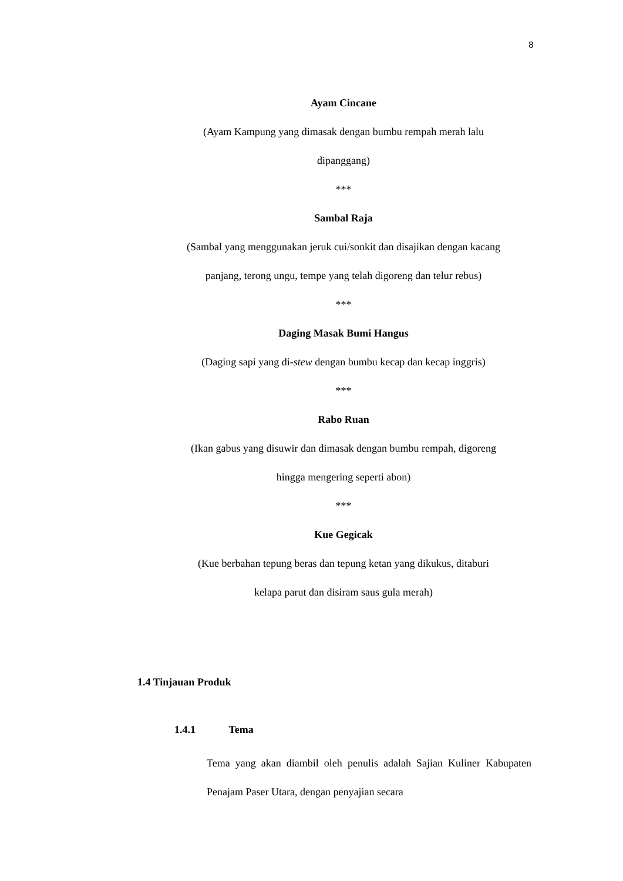8
Ayam Cincane
(Ayam Kampung yang dimasak dengan bumbu rempah merah lalu
dipanggang)
***
Sambal Raja
(Sambal yang menggunakan jeruk cui/sonkit dan disajikan dengan kacang
panjang, terong ungu, tempe yang telah digoreng dan telur rebus)
***
Daging Masak Bumi Hangus
(Daging sapi yang di-stew dengan bumbu kecap dan kecap inggris)
***
Rabo Ruan
(Ikan gabus yang disuwir dan dimasak dengan bumbu rempah, digoreng
hingga mengering seperti abon)
***
Kue Gegicak
(Kue berbahan tepung beras dan tepung ketan yang dikukus, ditaburi
kelapa parut dan disiram saus gula merah)
1.4 Tinjauan Produk
1.4.1 Tema
Tema yang akan diambil oleh penulis adalah Sajian Kuliner Kabupaten Penajam Paser Utara, dengan penyajian secara